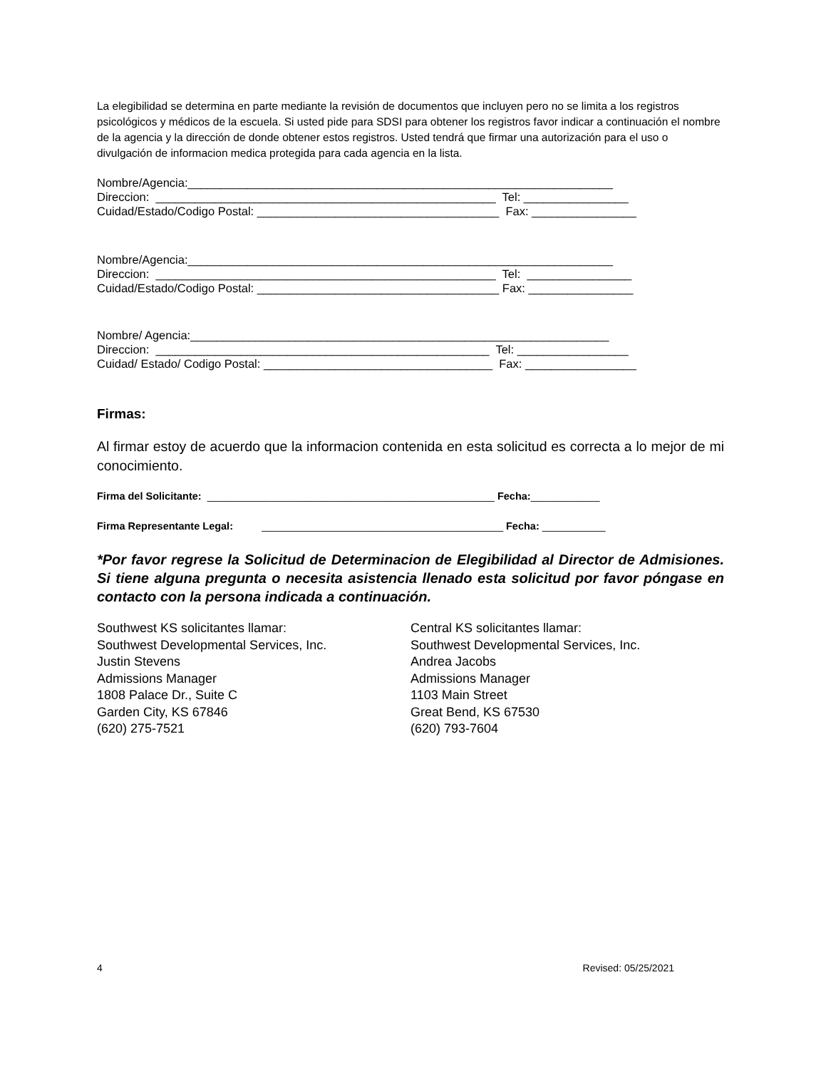La elegibilidad se determina en parte mediante la revisión de documentos que incluyen pero no se limita a los registros psicológicos y médicos de la escuela. Si usted pide para SDSI para obtener los registros favor indicar a continuación el nombre de la agencia y la dirección de donde obtener estos registros. Usted tendrá que firmar una autorización para el uso o divulgación de informacion medica protegida para cada agencia en la lista.
Nombre/Agencia:_________________________________________________________________ Direccion: ____________________________________________________ Tel: ________________ Cuidad/Estado/Codigo Postal: _____________________________________ Fax: ________________
Nombre/Agencia:_________________________________________________________________ Direccion: ____________________________________________________ Tel: ________________ Cuidad/Estado/Codigo Postal: _____________________________________ Fax: ________________
Nombre/ Agencia:________________________________________________________________ Direccion: ___________________________________________________ Tel: _________________ Cuidad/ Estado/ Codigo Postal: ___________________________________ Fax: _________________
Firmas:
Al firmar estoy de acuerdo que la informacion contenida en esta solicitud es correcta a lo mejor de mi conocimiento.
Firma del Solicitante: __________________________________________________ Fecha:____________
Firma Representante Legal: __________________________________________ Fecha: ___________
*Por favor regrese la Solicitud de Determinacion de Elegibilidad al Director de Admisiones. Si tiene alguna pregunta o necesita asistencia llenado esta solicitud por favor póngase en contacto con la persona indicada a continuación.
Southwest KS solicitantes llamar:
Southwest Developmental Services, Inc.
Justin Stevens
Admissions Manager
1808 Palace Dr., Suite C
Garden City, KS 67846
(620) 275-7521
Central KS solicitantes llamar:
Southwest Developmental Services, Inc.
Andrea Jacobs
Admissions Manager
1103 Main Street
Great Bend, KS 67530
(620) 793-7604
4 Revised: 05/25/2021